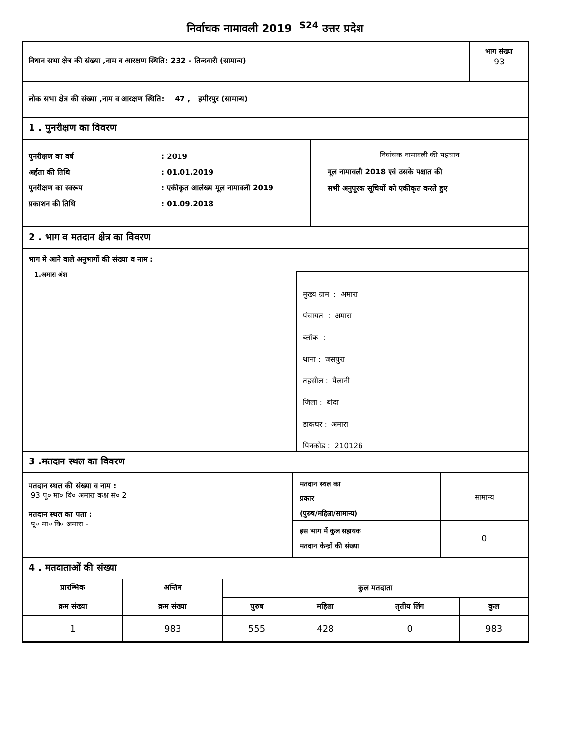निर्वाचक नामावली 2019 <sup>S24</sup> उत्तर प्रदेश
विधान सभा क्षेत्र की संख्या ,नाम व आरक्षण स्थिति: 232 - तिन्दवारी (सामान्य)
भाग संख्या
93
लोक सभा क्षेत्र की संख्या ,नाम व आरक्षण स्थिति: 47 , हमीरपुर (सामान्य)
1 . पुनरीक्षण का विवरण
पुनरीक्षण का वर्ष: 2019
अर्हता की तिथि: 01.01.2019
पुनरीक्षण का स्वरूप: एकीकृत आलेख्य मूल नामावली 2019
प्रकाशन की तिथि: 01.09.2018
निर्वाचक नामावली की पहचान
मूल नामावली 2018 एवं उसके पश्चात की
सभी अनुपूरक सूचियों को एकीकृत करते हुए
2 . भाग व मतदान क्षेत्र का विवरण
भाग मे आने वाले अनुभागों की संख्या व नाम :
1.अमारा अंश
मुख्य ग्राम : अमारा
पंचायत : अमारा
ब्लॉक :
थाना : जसपुरा
तहसील : पैलानी
जिला : बांदा
डाकघर : अमारा
पिनकोड : 210126
3 .मतदान स्थल का विवरण
मतदान स्थल की संख्या व नाम :
93 पू० मा० वि० अमारा कक्ष सं० 2
मतदान स्थल का पता :
पू० मा० वि० अमारा -
मतदान स्थल का
प्रकार
(पुरुष/महिला/सामान्य)
सामान्य
इस भाग में कुल सहायक
मतदान केन्द्रों की संख्या
0
4 . मतदाताओं की संख्या
| प्रारम्भिक क्रम संख्या | अन्तिम क्रम संख्या | कुल मतदाता | | | |
| --- | --- | --- | --- | --- | --- |
| | | पुरुष | महिला | तृतीय लिंग | कुल |
| 1 | 983 | 555 | 428 | 0 | 983 |